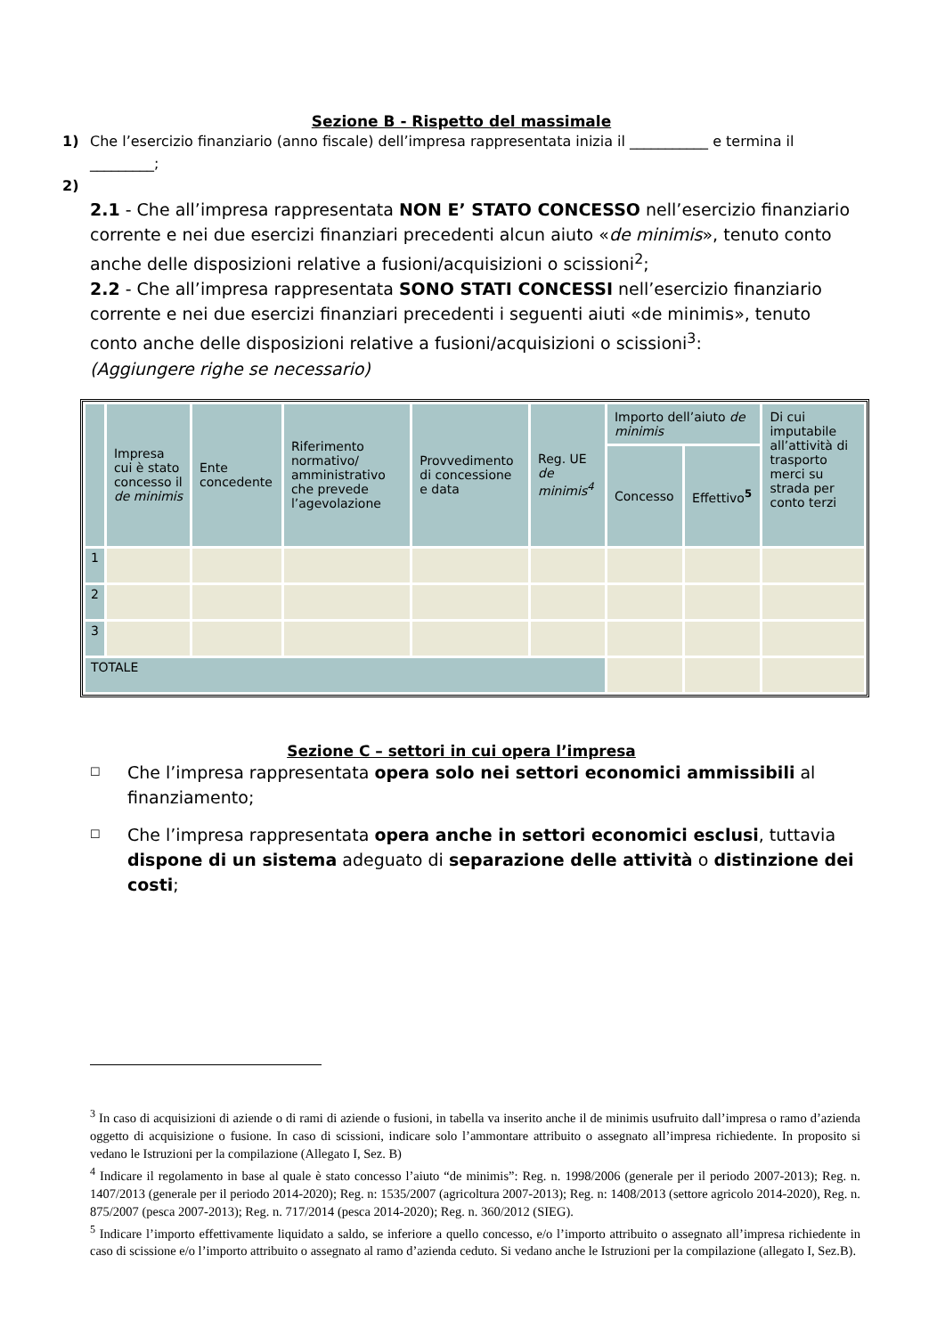Sezione B - Rispetto del massimale
1) Che l’esercizio finanziario (anno fiscale) dell’impresa rappresentata inizia il ___________ e termina il _________;
2)
2.1 - Che all’impresa rappresentata NON E’ STATO CONCESSO nell’esercizio finanziario corrente e nei due esercizi finanziari precedenti alcun aiuto «de minimis», tenuto conto anche delle disposizioni relative a fusioni/acquisizioni o scissioni<sup>2</sup>;
2.2 - Che all’impresa rappresentata SONO STATI CONCESSI nell’esercizio finanziario corrente e nei due esercizi finanziari precedenti i seguenti aiuti «de minimis», tenuto conto anche delle disposizioni relative a fusioni/acquisizioni o scissioni<sup>3</sup>:
(Aggiungere righe se necessario)
| | Impresa cui è stato concesso il de minimis | Ente concedente | Riferimento normativo/ amministrativo che prevede l’agevolazione | Provvedimento di concessione e data | Reg. UE de minimis<sup>4</sup> | Importo dell’aiuto de minimis | | Di cui imputabile all’attività di trasporto merci su strada per conto terzi |
| --- | --- | --- | --- | --- | --- | --- | --- | --- |
| | | | | | | Concesso | Effettivo<sup>5</sup> | |
| 1 | | | | | | | | |
| 2 | | | | | | | | |
| 3 | | | | | | | | |
| TOTALE | | | | | | | | |
Sezione C – settori in cui opera l’impresa
☐ Che l’impresa rappresentata opera solo nei settori economici ammissibili al finanziamento;
☐ Che l’impresa rappresentata opera anche in settori economici esclusi, tuttavia dispone di un sistema adeguato di separazione delle attività o distinzione dei costi;
<sup>3</sup> In caso di acquisizioni di aziende o di rami di aziende o fusioni, in tabella va inserito anche il de minimis usufruito dall’impresa o ramo d’azienda oggetto di acquisizione o fusione. In caso di scissioni, indicare solo l’ammontare attribuito o assegnato all’impresa richiedente. In proposito si vedano le Istruzioni per la compilazione (Allegato I, Sez. B)
<sup>4</sup> Indicare il regolamento in base al quale è stato concesso l’aiuto “de minimis”: Reg. n. 1998/2006 (generale per il periodo 2007-2013); Reg. n. 1407/2013 (generale per il periodo 2014-2020); Reg. n: 1535/2007 (agricoltura 2007-2013); Reg. n: 1408/2013 (settore agricolo 2014-2020), Reg. n. 875/2007 (pesca 2007-2013); Reg. n. 717/2014 (pesca 2014-2020); Reg. n. 360/2012 (SIEG).
<sup>5</sup> Indicare l’importo effettivamente liquidato a saldo, se inferiore a quello concesso, e/o l’importo attribuito o assegnato all’impresa richiedente in caso di scissione e/o l’importo attribuito o assegnato al ramo d’azienda ceduto. Si vedano anche le Istruzioni per la compilazione (allegato I, Sez.B).